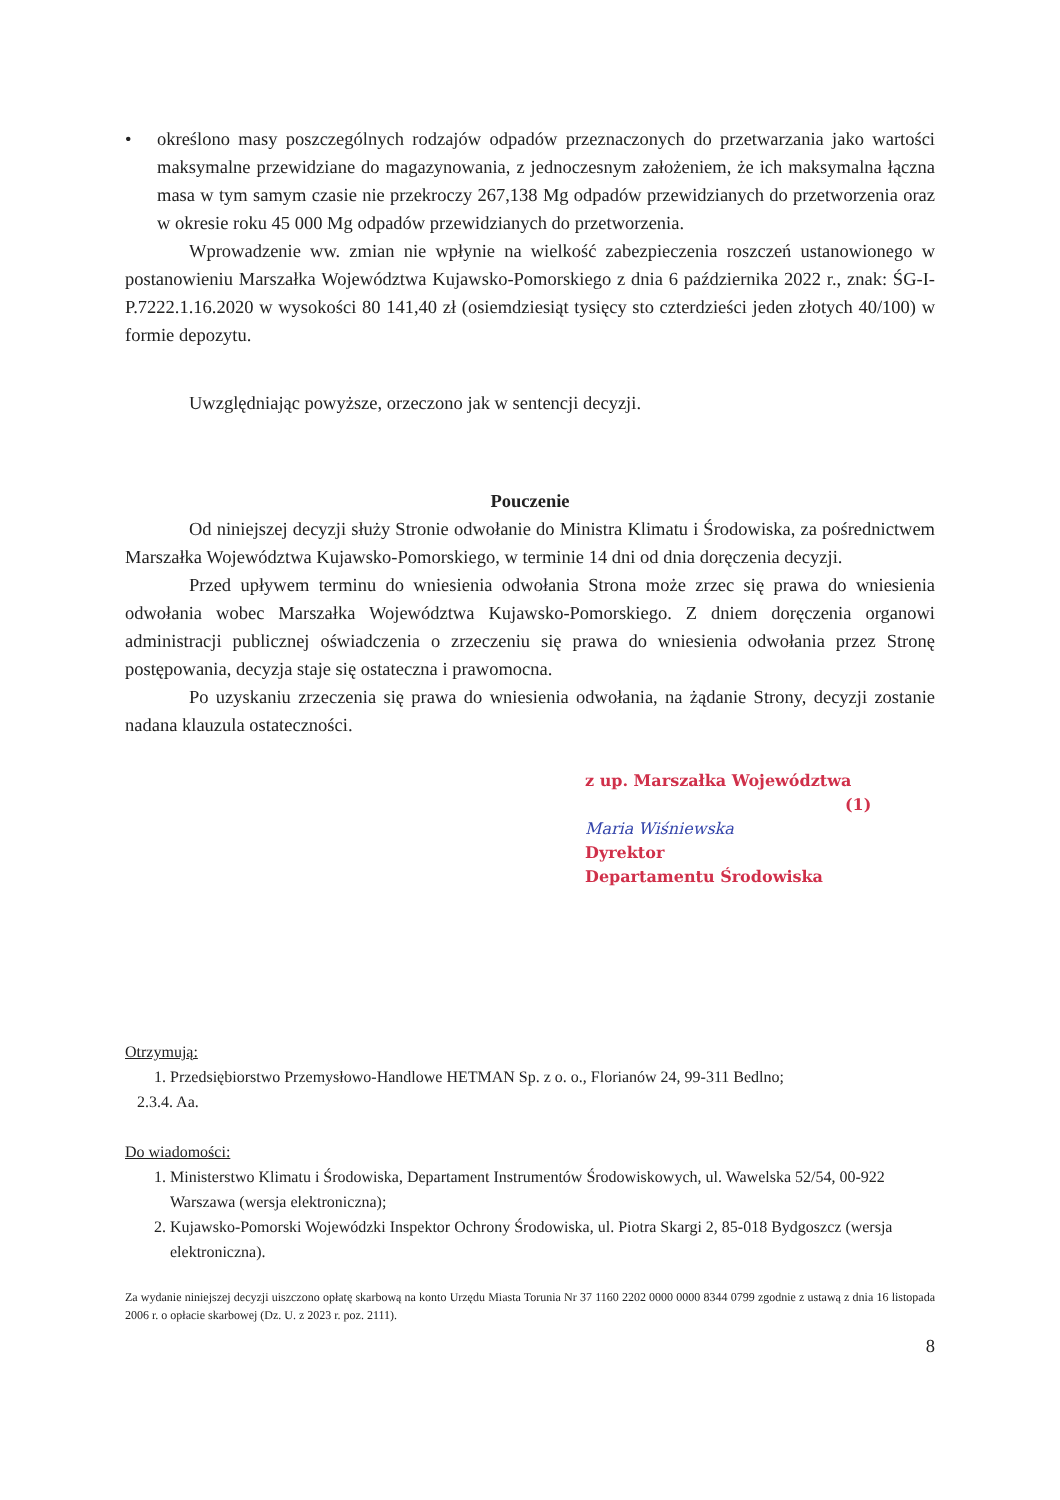• określono masy poszczególnych rodzajów odpadów przeznaczonych do przetwarzania jako wartości maksymalne przewidziane do magazynowania, z jednoczesnym założeniem, że ich maksymalna łączna masa w tym samym czasie nie przekroczy 267,138 Mg odpadów przewidzianych do przetworzenia oraz w okresie roku 45 000 Mg odpadów przewidzianych do przetworzenia.
Wprowadzenie ww. zmian nie wpłynie na wielkość zabezpieczenia roszczeń ustanowionego w postanowieniu Marszałka Województwa Kujawsko-Pomorskiego z dnia 6 października 2022 r., znak: ŚG-I-P.7222.1.16.2020 w wysokości 80 141,40 zł (osiemdziesiąt tysięcy sto czterdzieści jeden złotych 40/100) w formie depozytu.
Uwzględniając powyższe, orzeczono jak w sentencji decyzji.
Pouczenie
Od niniejszej decyzji służy Stronie odwołanie do Ministra Klimatu i Środowiska, za pośrednictwem Marszałka Województwa Kujawsko-Pomorskiego, w terminie 14 dni od dnia doręczenia decyzji.
Przed upływem terminu do wniesienia odwołania Strona może zrzec się prawa do wniesienia odwołania wobec Marszałka Województwa Kujawsko-Pomorskiego. Z dniem doręczenia organowi administracji publicznej oświadczenia o zrzeczeniu się prawa do wniesienia odwołania przez Stronę postępowania, decyzja staje się ostateczna i prawomocna.
Po uzyskaniu zrzeczenia się prawa do wniesienia odwołania, na żądanie Strony, decyzji zostanie nadana klauzula ostateczności.
z up. Marszałka Województwa
(1)
Maria Wiśniewska
Dyrektor
Departamentu Środowiska
Otrzymują:
1. Przedsiębiorstwo Przemysłowo-Handlowe HETMAN Sp. z o. o., Florianów 24, 99-311 Bedlno;
2.3.4. Aa.
Do wiadomości:
1. Ministerstwo Klimatu i Środowiska, Departament Instrumentów Środowiskowych, ul. Wawelska 52/54, 00-922 Warszawa (wersja elektroniczna);
2. Kujawsko-Pomorski Wojewódzki Inspektor Ochrony Środowiska, ul. Piotra Skargi 2, 85-018 Bydgoszcz (wersja elektroniczna).
Za wydanie niniejszej decyzji uiszczono opłatę skarbową na konto Urzędu Miasta Torunia Nr 37 1160 2202 0000 0000 8344 0799 zgodnie z ustawą z dnia 16 listopada 2006 r. o opłacie skarbowej (Dz. U. z 2023 r. poz. 2111).
8